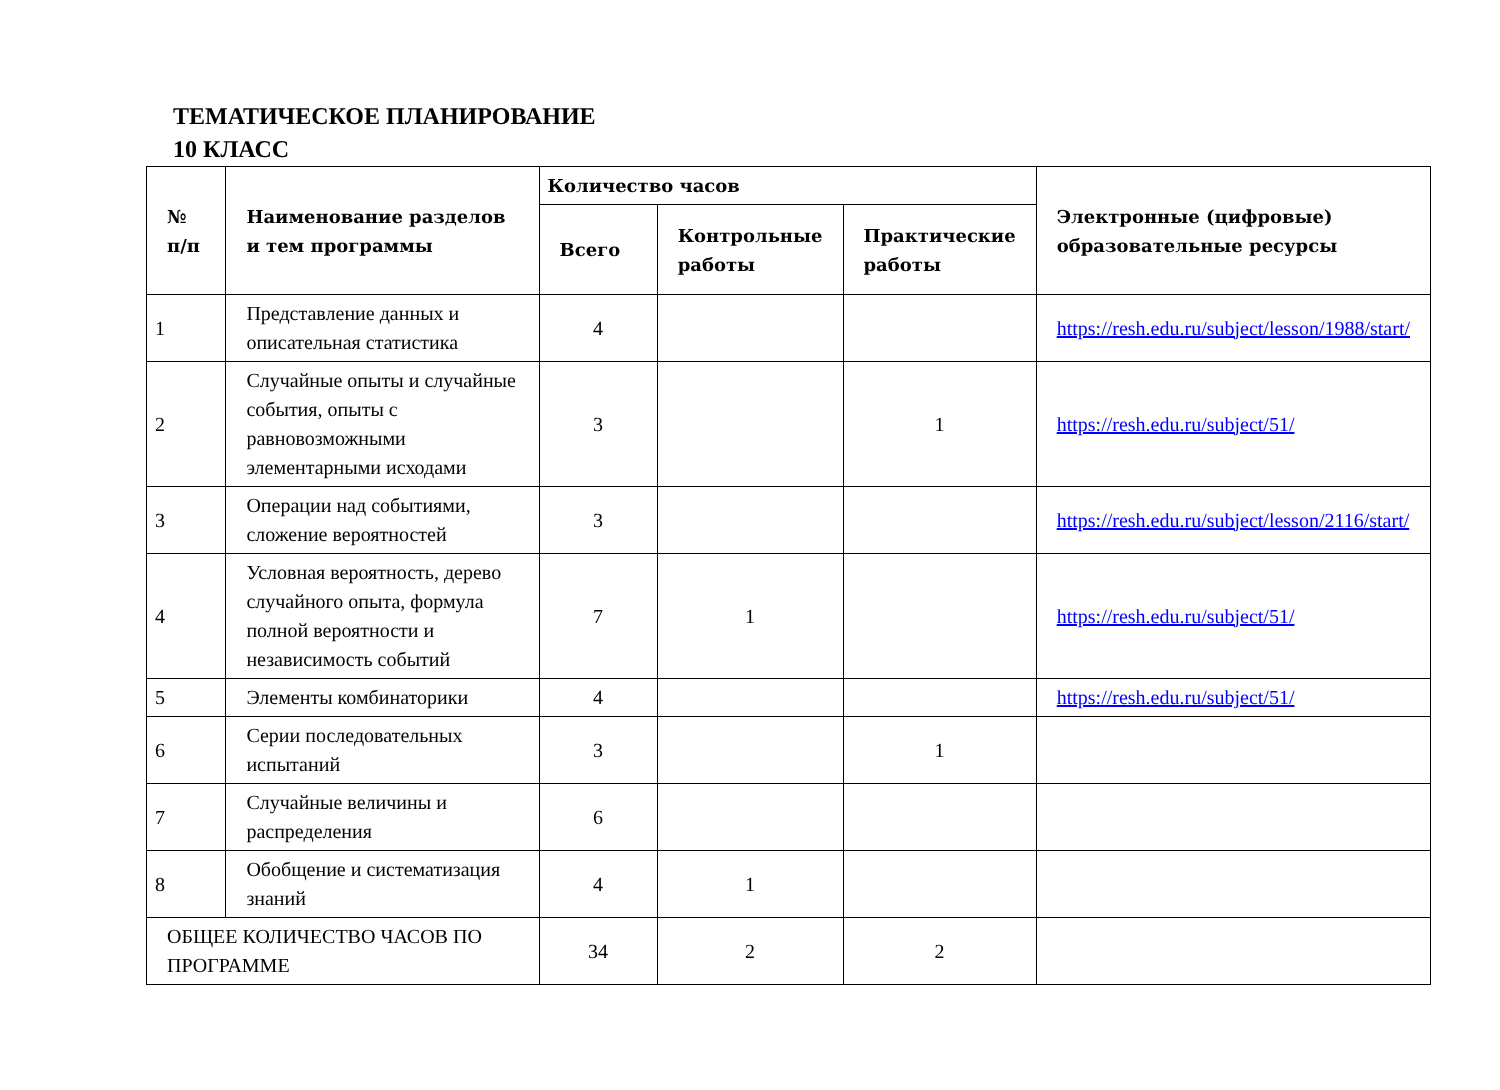ТЕМАТИЧЕСКОЕ ПЛАНИРОВАНИЕ
10 КЛАСС
| № п/п | Наименование разделов и тем программы | Количество часов | | | Электронные (цифровые) образовательные ресурсы |
| --- | --- | --- | --- | --- | --- |
| | | Всего | Контрольные работы | Практические работы | |
| 1 | Представление данных и описательная статистика | 4 | | | https://resh.edu.ru/subject/lesson/1988/start/ |
| 2 | Случайные опыты и случайные события, опыты с равновозможными элементарными исходами | 3 | | 1 | https://resh.edu.ru/subject/51/ |
| 3 | Операции над событиями, сложение вероятностей | 3 | | | https://resh.edu.ru/subject/lesson/2116/start/ |
| 4 | Условная вероятность, дерево случайного опыта, формула полной вероятности и независимость событий | 7 | 1 | | https://resh.edu.ru/subject/51/ |
| 5 | Элементы комбинаторики | 4 | | | https://resh.edu.ru/subject/51/ |
| 6 | Серии последовательных испытаний | 3 | | 1 | |
| 7 | Случайные величины и распределения | 6 | | | |
| 8 | Обобщение и систематизация знаний | 4 | 1 | | |
| ОБЩЕЕ КОЛИЧЕСТВО ЧАСОВ ПО ПРОГРАММЕ | | 34 | 2 | 2 | |